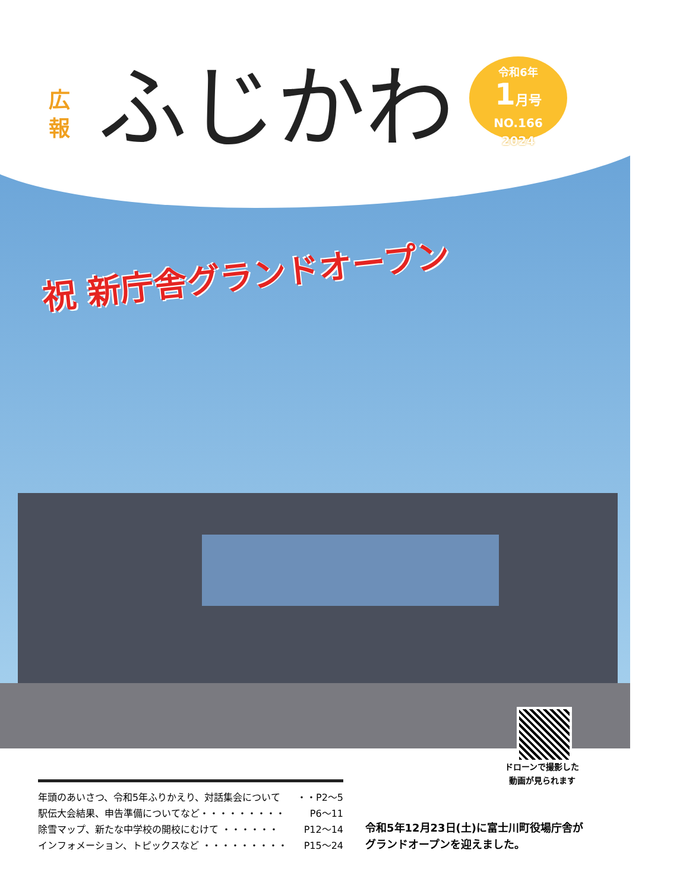広 報
ふじかわ
令和6年
1月号
NO.166
2024
祝 新庁舎グランドオープン
ドローンで撮影した
動画が見られます
年頭のあいさつ、令和5年ふりかえり、対話集会について ・・P2～5
駅伝大会結果、申告準備についてなど・・・・・・・・・ P6～11
除雪マップ、新たな中学校の開校にむけて ・・・・・・ P12～14
インフォメーション、トピックスなど ・・・・・・・・・ P15～24
令和5年12月23日(土)に富士川町役場庁舎が
グランドオープンを迎えました。